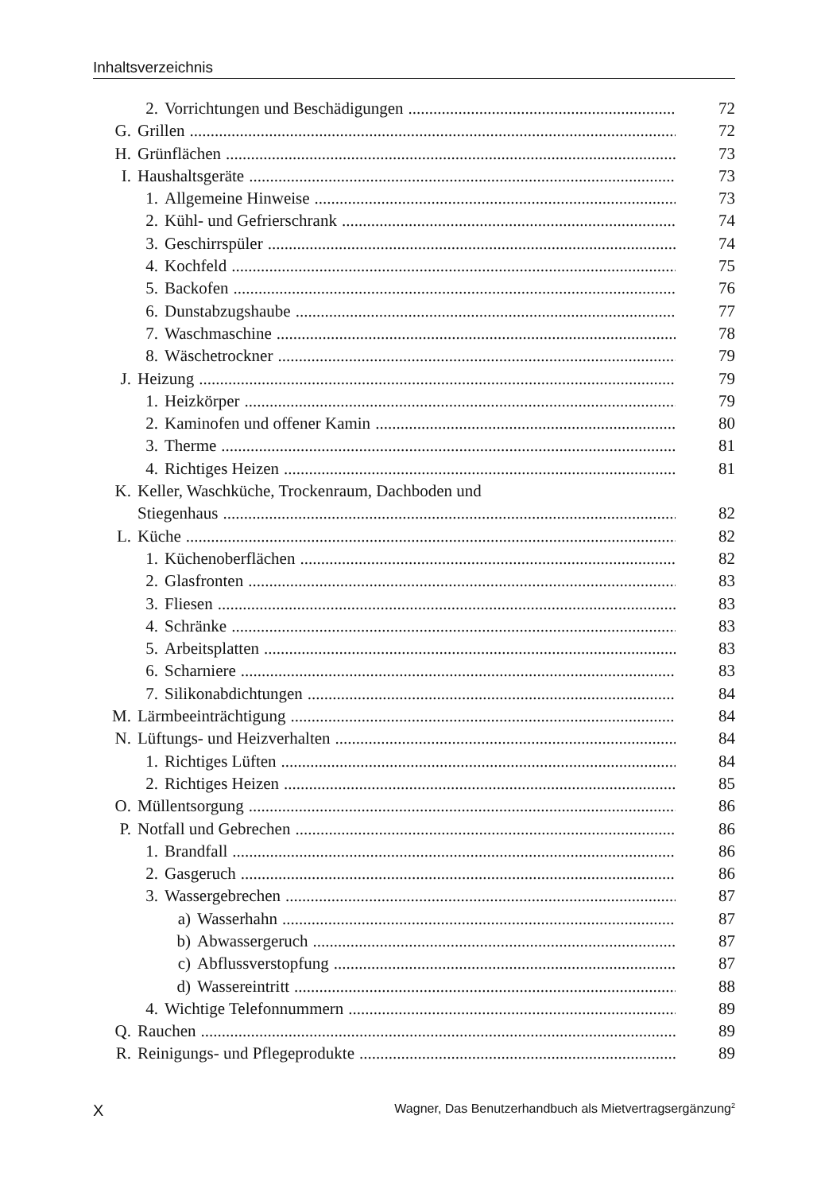Inhaltsverzeichnis
2. Vorrichtungen und Beschädigungen 72
G. Grillen 72
H. Grünflächen 73
I. Haushaltsgeräte 73
1. Allgemeine Hinweise 73
2. Kühl- und Gefrierschrank 74
3. Geschirrspüler 74
4. Kochfeld 75
5. Backofen 76
6. Dunstabzugshaube 77
7. Waschmaschine 78
8. Wäschetrockner 79
J. Heizung 79
1. Heizkörper 79
2. Kaminofen und offener Kamin 80
3. Therme 81
4. Richtiges Heizen 81
K. Keller, Waschküche, Trockenraum, Dachboden und
Stiegenhaus 82
L. Küche 82
1. Küchenoberflächen 82
2. Glasfronten 83
3. Fliesen 83
4. Schränke 83
5. Arbeitsplatten 83
6. Scharniere 83
7. Silikonabdichtungen 84
M. Lärmbeeinträchtigung 84
N. Lüftungs- und Heizverhalten 84
1. Richtiges Lüften 84
2. Richtiges Heizen 85
O. Müllentsorgung 86
P. Notfall und Gebrechen 86
1. Brandfall 86
2. Gasgeruch 86
3. Wassergebrechen 87
a) Wasserhahn 87
b) Abwassergeruch 87
c) Abflussverstopfung 87
d) Wassereintritt 88
4. Wichtige Telefonnummern 89
Q. Rauchen 89
R. Reinigungs- und Pflegeprodukte 89
X Wagner, Das Benutzerhandbuch als Mietvertragsergänzung<sup>2</sup>